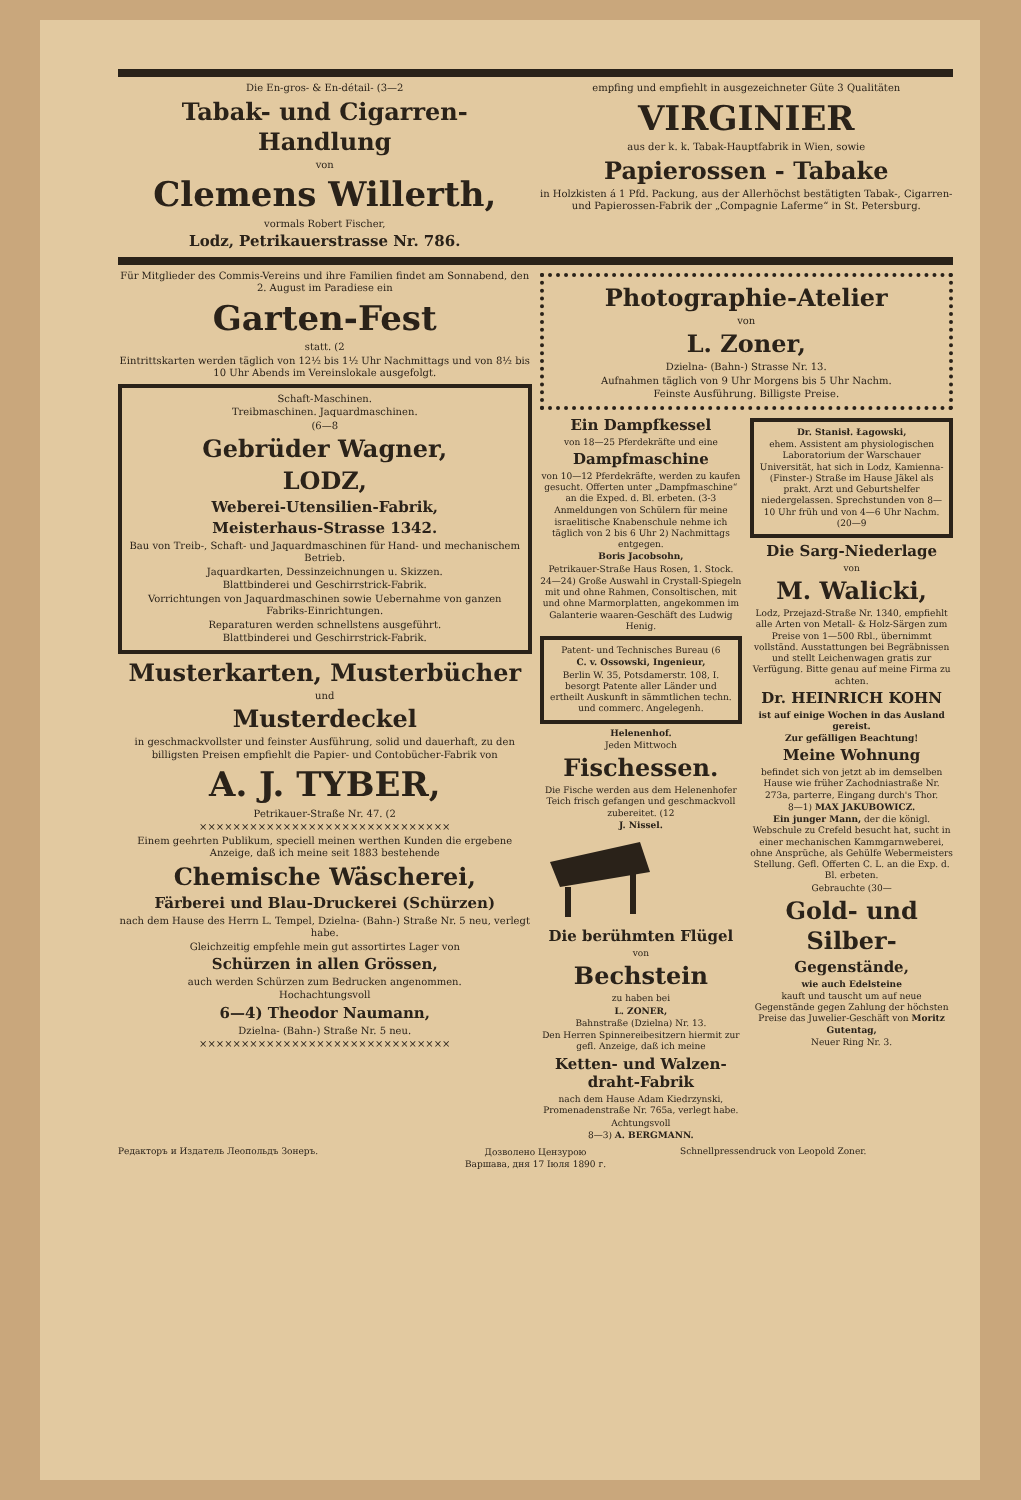Die En-gros- & En-détail- (3—2
Tabak- und Cigarren-Handlung
von
Clemens Willerth,
vormals Robert Fischer,
Lodz, Petrikauerstrasse Nr. 786.
empfing und empfiehlt in ausgezeichneter Güte 3 Qualitäten
VIRGINIER
aus der k. k. Tabak-Hauptfabrik in Wien, sowie
Papierossen - Tabake
in Holzkisten á 1 Pfd. Packung, aus der Allerhöchst bestätigten Tabak-, Cigarren- und Papierossen-Fabrik der „Compagnie Laferme“ in St. Petersburg.
Für Mitglieder des Commis-Vereins und ihre Familien findet am Sonnabend, den 2. August im Paradiese ein
Garten-Fest
statt. (2
Eintrittskarten werden täglich von 12½ bis 1½ Uhr Nachmittags und von 8½ bis 10 Uhr Abends im Vereinslokale ausgefolgt.
Schaft-Maschinen.
Treibmaschinen. Jaquardmaschinen.
(6—8
Gebrüder Wagner,
LODZ,
Weberei-Utensilien-Fabrik,
Meisterhaus-Strasse 1342.
Bau von Treib-, Schaft- und Jaquardmaschinen für Hand- und mechanischem Betrieb.
Jaquardkarten, Dessinzeichnungen u. Skizzen.
Blattbinderei und Geschirrstrick-Fabrik.
Vorrichtungen von Jaquardmaschinen sowie Uebernahme von ganzen Fabriks-Einrichtungen.
Reparaturen werden schnellstens ausgeführt.
Blattbinderei und Geschirrstrick-Fabrik.
Musterkarten, Musterbücher
und
Musterdeckel
in geschmackvollster und feinster Ausführung, solid und dauerhaft, zu den billigsten Preisen empfiehlt die Papier- und Contobücher-Fabrik von
A. J. TYBER,
Petrikauer-Straße Nr. 47. (2
××××××××××××××××××××××××××××××
Einem geehrten Publikum, speciell meinen werthen Kunden die ergebene Anzeige, daß ich meine seit 1883 bestehende
Chemische Wäscherei,
Färberei und Blau-Druckerei (Schürzen)
nach dem Hause des Herrn L. Tempel, Dzielna- (Bahn-) Straße Nr. 5 neu, verlegt habe.
Gleichzeitig empfehle mein gut assortirtes Lager von
Schürzen in allen Grössen,
auch werden Schürzen zum Bedrucken angenommen.
Hochachtungsvoll
6—4) Theodor Naumann,
Dzielna- (Bahn-) Straße Nr. 5 neu.
××××××××××××××××××××××××××××××
Photographie-Atelier
von
L. Zoner,
Dzielna- (Bahn-) Strasse Nr. 13.
Aufnahmen täglich von 9 Uhr Morgens bis 5 Uhr Nachm.
Feinste Ausführung. Billigste Preise.
Ein Dampfkessel
von 18—25 Pferdekräfte und eine
Dampfmaschine
von 10—12 Pferdekräfte, werden zu kaufen gesucht. Offerten unter „Dampfmaschine“ an die Exped. d. Bl. erbeten. (3-3
Anmeldungen von Schülern für meine israelitische Knabenschule nehme ich täglich von 2 bis 6 Uhr 2) Nachmittags entgegen.
Boris Jacobsohn,
Petrikauer-Straße Haus Rosen, 1. Stock.
24—24) Große Auswahl in Crystall-Spiegeln mit und ohne Rahmen, Consoltischen, mit und ohne Marmorplatten, angekommen im Galanterie waaren-Geschäft des Ludwig Henig.
Patent- und Technisches Bureau (6
C. v. Ossowski, Ingenieur,
Berlin W. 35, Potsdamerstr. 108, I. besorgt Patente aller Länder und ertheilt Auskunft in sämmtlichen techn. und commerc. Angelegenh.
Helenenhof.
Jeden Mittwoch
Fischessen.
Die Fische werden aus dem Helenenhofer Teich frisch gefangen und geschmackvoll zubereitet. (12
J. Nissel.
Die berühmten Flügel
von
Bechstein
zu haben bei
L. ZONER,
Bahnstraße (Dzielna) Nr. 13.
Den Herren Spinnereibesitzern hiermit zur gefl. Anzeige, daß ich meine
Ketten- und Walzen-draht-Fabrik
nach dem Hause Adam Kiedrzynski, Promenadenstraße Nr. 765a, verlegt habe.
Achtungsvoll
8—3) A. BERGMANN.
Dr. Stanisł. Łagowski,
ehem. Assistent am physiologischen Laboratorium der Warschauer Universität, hat sich in Lodz, Kamienna- (Finster-) Straße im Hause Jäkel als prakt. Arzt und Geburtshelfer niedergelassen. Sprechstunden von 8—10 Uhr früh und von 4—6 Uhr Nachm. (20—9
Die Sarg-Niederlage
von
M. Walicki,
Lodz, Przejazd-Straße Nr. 1340, empfiehlt alle Arten von Metall- & Holz-Särgen zum Preise von 1—500 Rbl., übernimmt vollständ. Ausstattungen bei Begräbnissen und stellt Leichenwagen gratis zur Verfügung. Bitte genau auf meine Firma zu achten.
Dr. HEINRICH KOHN
ist auf einige Wochen in das Ausland gereist.
Zur gefälligen Beachtung!
Meine Wohnung
befindet sich von jetzt ab im demselben Hause wie früher Zachodniastraße Nr. 273a, parterre, Eingang durch's Thor.
8—1) MAX JAKUBOWICZ.
Ein junger Mann, der die königl. Webschule zu Crefeld besucht hat, sucht in einer mechanischen Kammgarnweberei, ohne Ansprüche, als Gehülfe Webermeisters Stellung. Gefl. Offerten C. L. an die Exp. d. Bl. erbeten.
Gebrauchte (30—
Gold- und Silber-
Gegenstände,
wie auch Edelsteine
kauft und tauscht um auf neue Gegenstände gegen Zahlung der höchsten Preise das Juwelier-Geschäft von Moritz Gutentag,
Neuer Ring Nr. 3.
Редакторъ и Издатель Леопольдъ Зонеръ.
Дозволено Цензурою
Варшава, дня 17 Іюля 1890 г.
Schnellpressendruck von Leopold Zoner.